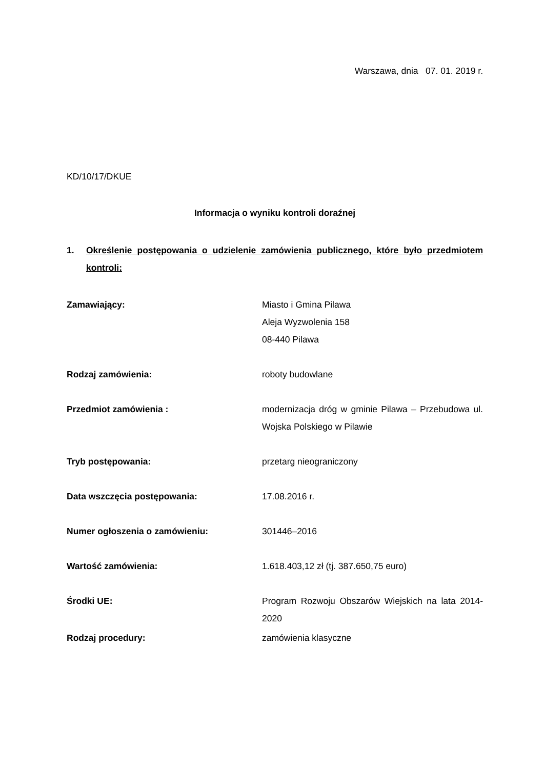Warszawa, dnia 07. 01. 2019 r.
KD/10/17/DKUE
Informacja o wyniku kontroli doraźnej
1. Określenie postępowania o udzielenie zamówienia publicznego, które było przedmiotem kontroli:
Zamawiający: Miasto i Gmina Pilawa
Aleja Wyzwolenia 158
08-440 Pilawa
Rodzaj zamówienia: roboty budowlane
Przedmiot zamówienia : modernizacja dróg w gminie Pilawa – Przebudowa ul. Wojska Polskiego w Pilawie
Tryb postępowania: przetarg nieograniczony
Data wszczęcia postępowania: 17.08.2016 r.
Numer ogłoszenia o zamówieniu: 301446–2016
Wartość zamówienia: 1.618.403,12 zł (tj. 387.650,75 euro)
Środki UE: Program Rozwoju Obszarów Wiejskich na lata 2014-2020
Rodzaj procedury: zamówienia klasyczne